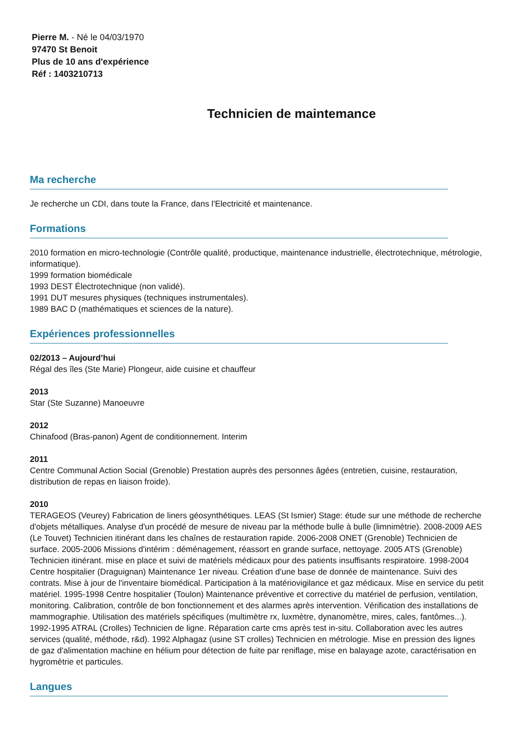Pierre M. - Né le 04/03/1970
97470 St Benoit
Plus de 10 ans d'expérience
Réf : 1403210713
Technicien de maintemance
Ma recherche
Je recherche un CDI, dans toute la France, dans l'Electricité et maintenance.
Formations
2010 formation en micro-technologie (Contrôle qualité, productique, maintenance industrielle, électrotechnique, métrologie, informatique).
1999 formation biomédicale
1993 DEST Électrotechnique (non validé).
1991 DUT mesures physiques (techniques instrumentales).
1989 BAC D (mathématiques et sciences de la nature).
Expériences professionnelles
02/2013 – Aujourd’hui
Régal des îles (Ste Marie) Plongeur, aide cuisine et chauffeur
2013
Star (Ste Suzanne) Manoeuvre
2012
Chinafood (Bras-panon) Agent de conditionnement. Interim
2011
Centre Communal Action Social (Grenoble) Prestation auprès des personnes âgées (entretien, cuisine, restauration, distribution de repas en liaison froide).
2010
TERAGEOS (Veurey) Fabrication de liners géosynthétiques. LEAS (St Ismier) Stage: étude sur une méthode de recherche d'objets métalliques. Analyse d'un procédé de mesure de niveau par la méthode bulle à bulle (limnimètrie). 2008-2009 AES (Le Touvet) Technicien itinérant dans les chaînes de restauration rapide. 2006-2008 ONET (Grenoble) Technicien de surface. 2005-2006 Missions d'intérim : déménagement, réassort en grande surface, nettoyage. 2005 ATS (Grenoble) Technicien itinérant. mise en place et suivi de matériels médicaux pour des patients insuffisants respiratoire. 1998-2004 Centre hospitalier (Draguignan) Maintenance 1er niveau. Création d'une base de donnée de maintenance. Suivi des contrats. Mise à jour de l'inventaire biomédical. Participation à la matériovigilance et gaz médicaux. Mise en service du petit matériel. 1995-1998 Centre hospitalier (Toulon) Maintenance préventive et corrective du matériel de perfusion, ventilation, monitoring. Calibration, contrôle de bon fonctionnement et des alarmes après intervention. Vérification des installations de mammographie. Utilisation des matériels spécifiques (multimètre rx, luxmètre, dynanomètre, mires, cales, fantômes...). 1992-1995 ATRAL (Crolles) Technicien de ligne. Réparation carte cms après test in-situ. Collaboration avec les autres services (qualité, méthode, r&d). 1992 Alphagaz (usine ST crolles) Technicien en métrologie. Mise en pression des lignes de gaz d'alimentation machine en hélium pour détection de fuite par reniflage, mise en balayage azote, caractérisation en hygromètrie et particules.
Langues